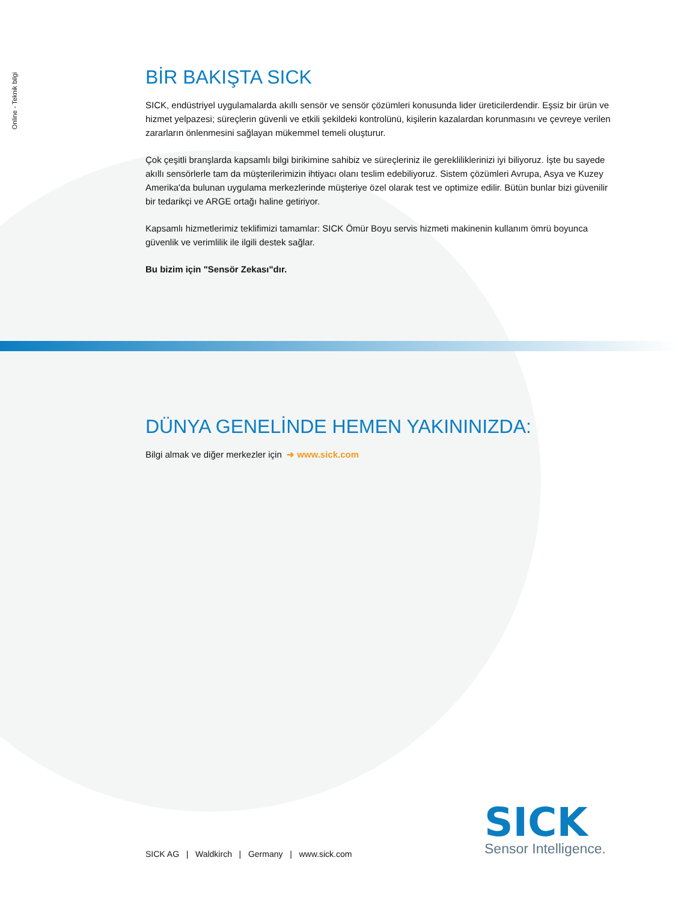Online - Teknik bilgi
BİR BAKIŞTA SICK
SICK, endüstriyel uygulamalarda akıllı sensör ve sensör çözümleri konusunda lider üreticilerdendir. Eşsiz bir ürün ve hizmet yelpazesi; süreçlerin güvenli ve etkili şekildeki kontrolünü, kişilerin kazalardan korunmasını ve çevreye verilen zararların önlenmesini sağlayan mükemmel temeli oluşturur.
Çok çeşitli branşlarda kapsamlı bilgi birikimine sahibiz ve süreçleriniz ile gerekliliklerinizi iyi biliyoruz. İşte bu sayede akıllı sensörlerle tam da müşterilerimizin ihtiyacı olanı teslim edebiliyoruz. Sistem çözümleri Avrupa, Asya ve Kuzey Amerika'da bulunan uygulama merkezlerinde müşteriye özel olarak test ve optimize edilir. Bütün bunlar bizi güvenilir bir tedarikçi ve ARGE ortağı haline getiriyor.
Kapsamlı hizmetlerimiz teklifimizi tamamlar: SICK Ömür Boyu servis hizmeti makinenin kullanım ömrü boyunca güvenlik ve verimlilik ile ilgili destek sağlar.
Bu bizim için "Sensör Zekası"dır.
DÜNYA GENELİNDE HEMEN YAKININIZDA:
Bilgi almak ve diğer merkezler için ➜ www.sick.com
SICK AG | Waldkirch | Germany | www.sick.com
SICK
Sensor Intelligence.